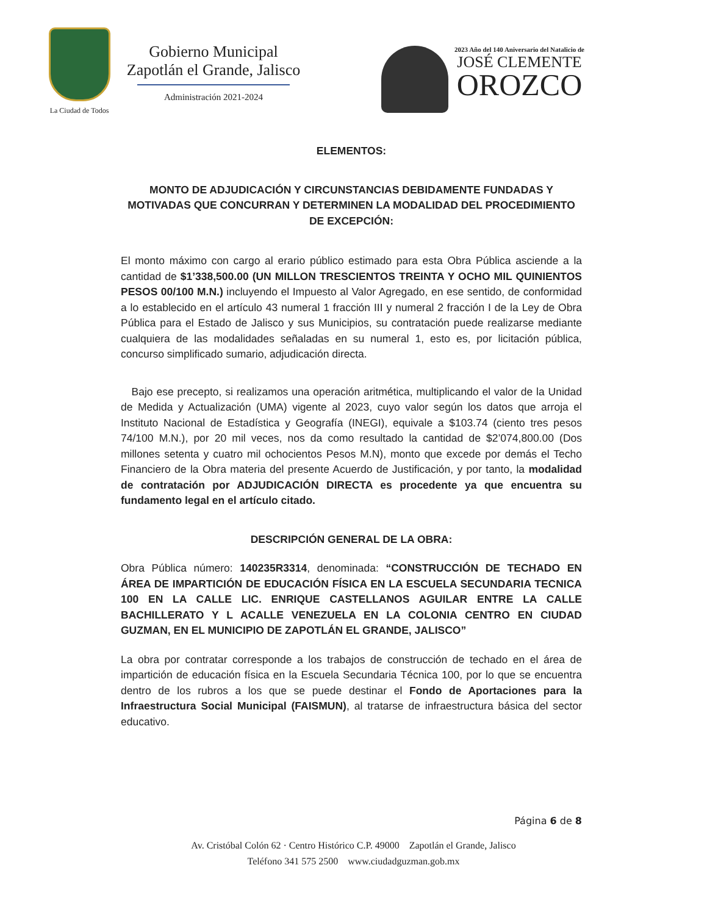La Ciudad de Todos
Gobierno Municipal
Zapotlán el Grande, Jalisco
Administración 2021-2024
2023 Año del 140 Aniversario del Natalicio de
JOSÉ CLEMENTE
OROZCO
ELEMENTOS:
MONTO DE ADJUDICACIÓN Y CIRCUNSTANCIAS DEBIDAMENTE FUNDADAS Y MOTIVADAS QUE CONCURRAN Y DETERMINEN LA MODALIDAD DEL PROCEDIMIENTO DE EXCEPCIÓN:
El monto máximo con cargo al erario público estimado para esta Obra Pública asciende a la cantidad de $1’338,500.00 (UN MILLON TRESCIENTOS TREINTA Y OCHO MIL QUINIENTOS PESOS 00/100 M.N.) incluyendo el Impuesto al Valor Agregado, en ese sentido, de conformidad a lo establecido en el artículo 43 numeral 1 fracción III y numeral 2 fracción I de la Ley de Obra Pública para el Estado de Jalisco y sus Municipios, su contratación puede realizarse mediante cualquiera de las modalidades señaladas en su numeral 1, esto es, por licitación pública, concurso simplificado sumario, adjudicación directa.
Bajo ese precepto, si realizamos una operación aritmética, multiplicando el valor de la Unidad de Medida y Actualización (UMA) vigente al 2023, cuyo valor según los datos que arroja el Instituto Nacional de Estadística y Geografía (INEGI), equivale a $103.74 (ciento tres pesos 74/100 M.N.), por 20 mil veces, nos da como resultado la cantidad de $2’074,800.00 (Dos millones setenta y cuatro mil ochocientos Pesos M.N), monto que excede por demás el Techo Financiero de la Obra materia del presente Acuerdo de Justificación, y por tanto, la modalidad de contratación por ADJUDICACIÓN DIRECTA es procedente ya que encuentra su fundamento legal en el artículo citado.
DESCRIPCIÓN GENERAL DE LA OBRA:
Obra Pública número: 140235R3314, denominada: “CONSTRUCCIÓN DE TECHADO EN ÁREA DE IMPARTICIÓN DE EDUCACIÓN FÍSICA EN LA ESCUELA SECUNDARIA TECNICA 100 EN LA CALLE LIC. ENRIQUE CASTELLANOS AGUILAR ENTRE LA CALLE BACHILLERATO Y L ACALLE VENEZUELA EN LA COLONIA CENTRO EN CIUDAD GUZMAN, EN EL MUNICIPIO DE ZAPOTLÁN EL GRANDE, JALISCO”
La obra por contratar corresponde a los trabajos de construcción de techado en el área de impartición de educación física en la Escuela Secundaria Técnica 100, por lo que se encuentra dentro de los rubros a los que se puede destinar el Fondo de Aportaciones para la Infraestructura Social Municipal (FAISMUN), al tratarse de infraestructura básica del sector educativo.
Página 6 de 8
Av. Cristóbal Colón 62 · Centro Histórico C.P. 49000 Zapotlán el Grande, Jalisco
Teléfono 341 575 2500 www.ciudadguzman.gob.mx